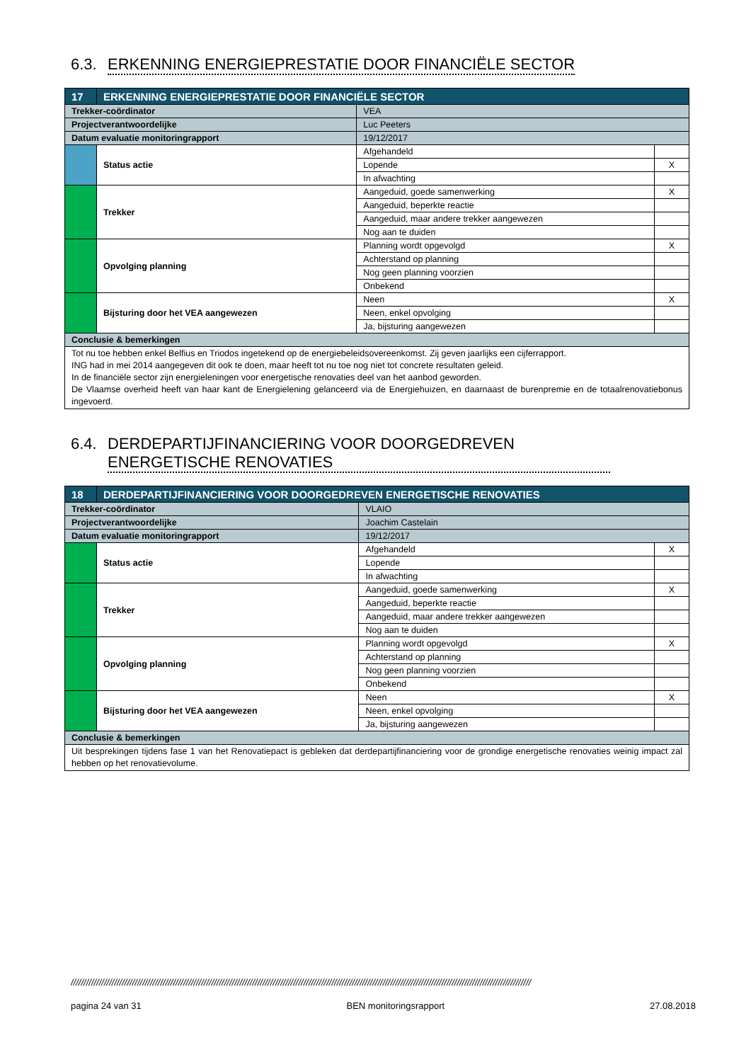6.3. ERKENNING ENERGIEPRESTATIE DOOR FINANCIËLE SECTOR
| 17 | ERKENNING ENERGIEPRESTATIE DOOR FINANCIËLE SECTOR | | | |
| Trekker-coördinator | | VEA | | |
| Projectverantwoordelijke | | Luc Peeters | | |
| Datum evaluatie monitoringrapport | | 19/12/2017 | | |
| | Status actie | | Afgehandeld | |
| | | | Lopende | X |
| | | | In afwachting | |
| | Trekker | | Aangeduid, goede samenwerking | X |
| | | | Aangeduid, beperkte reactie | |
| | | | Aangeduid, maar andere trekker aangewezen | |
| | | | Nog aan te duiden | |
| | Opvolging planning | | Planning wordt opgevolgd | X |
| | | | Achterstand op planning | |
| | | | Nog geen planning voorzien | |
| | | | Onbekend | |
| | Bijsturing door het VEA aangewezen | | Neen | X |
| | | | Neen, enkel opvolging | |
| | | | Ja, bijsturing aangewezen | |
| Conclusie & bemerkingen | | | | |
| Tot nu toe hebben enkel Belfius en Triodos ingetekend op de energiebeleidsovereenkomst. Zij geven jaarlijks een cijferrapport. ING had in mei 2014 aangegeven dit ook te doen, maar heeft tot nu toe nog niet tot concrete resultaten geleid. In de financiële sector zijn energieleningen voor energetische renovaties deel van het aanbod geworden. De Vlaamse overheid heeft van haar kant de Energielening gelanceerd via de Energiehuizen, en daarnaast de burenpremie en de totaalrenovatiebonus ingevoerd. | | | | |
6.4. DERDEPARTIJFINANCIERING VOOR DOORGEDREVEN ENERGETISCHE RENOVATIES
| 18 | DERDEPARTIJFINANCIERING VOOR DOORGEDREVEN ENERGETISCHE RENOVATIES | | | |
| Trekker-coördinator | | VLAIO | | |
| Projectverantwoordelijke | | Joachim Castelain | | |
| Datum evaluatie monitoringrapport | | 19/12/2017 | | |
| | Status actie | | Afgehandeld | X |
| | | | Lopende | |
| | | | In afwachting | |
| | Trekker | | Aangeduid, goede samenwerking | X |
| | | | Aangeduid, beperkte reactie | |
| | | | Aangeduid, maar andere trekker aangewezen | |
| | | | Nog aan te duiden | |
| | Opvolging planning | | Planning wordt opgevolgd | X |
| | | | Achterstand op planning | |
| | | | Nog geen planning voorzien | |
| | | | Onbekend | |
| | Bijsturing door het VEA aangewezen | | Neen | X |
| | | | Neen, enkel opvolging | |
| | | | Ja, bijsturing aangewezen | |
| Conclusie & bemerkingen | | | | |
| Uit besprekingen tijdens fase 1 van het Renovatiepact is gebleken dat derdepartijfinanciering voor de grondige energetische renovaties weinig impact zal hebben op het renovatievolume. | | | | |
////////////////////////////////////////////////////////////////////////////////////////////////////////////////////////////////////////////////////////////////////////////////////
pagina 24 van 31 BEN monitoringsrapport 27.08.2018